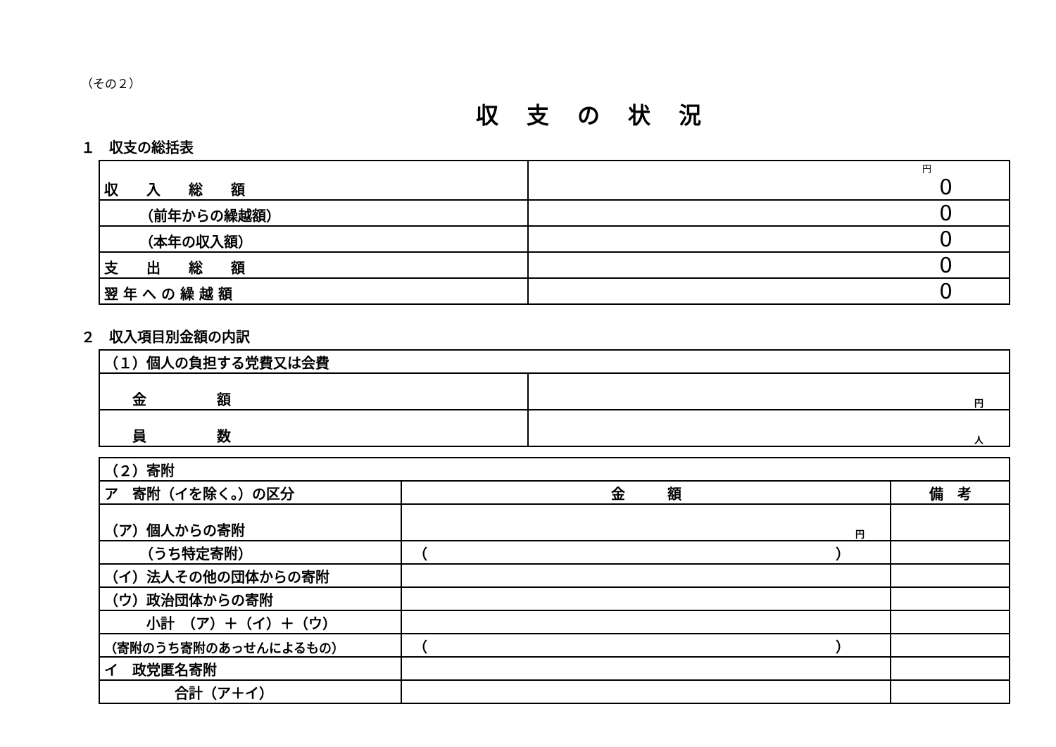（その２）
収支の状況
１　収支の総括表
| 収 入 総 額 | 円 0 |
| （前年からの繰越額） | 0 |
| （本年の収入額） | 0 |
| 支 出 総 額 | 0 |
| 翌 年 へ の 繰 越 額 | 0 |
２　収入項目別金額の内訳
| （１）個人の負担する党費又は会費 | |
| 金 額 | 円 |
| 員 数 | 人 |
| （２）寄附 | | |
| ア 寄附（イを除く。）の区分 | 金 額 | 備 考 |
| （ア）個人からの寄附 | 円 | |
| （うち特定寄附） | （ ） | |
| （イ）法人その他の団体からの寄附 | | |
| （ウ）政治団体からの寄附 | | |
| 小計 （ア）＋（イ）＋（ウ） | | |
| （寄附のうち寄附のあっせんによるもの） | （ ） | |
| イ 政党匿名寄附 | | |
| 合計（ア＋イ） | | |